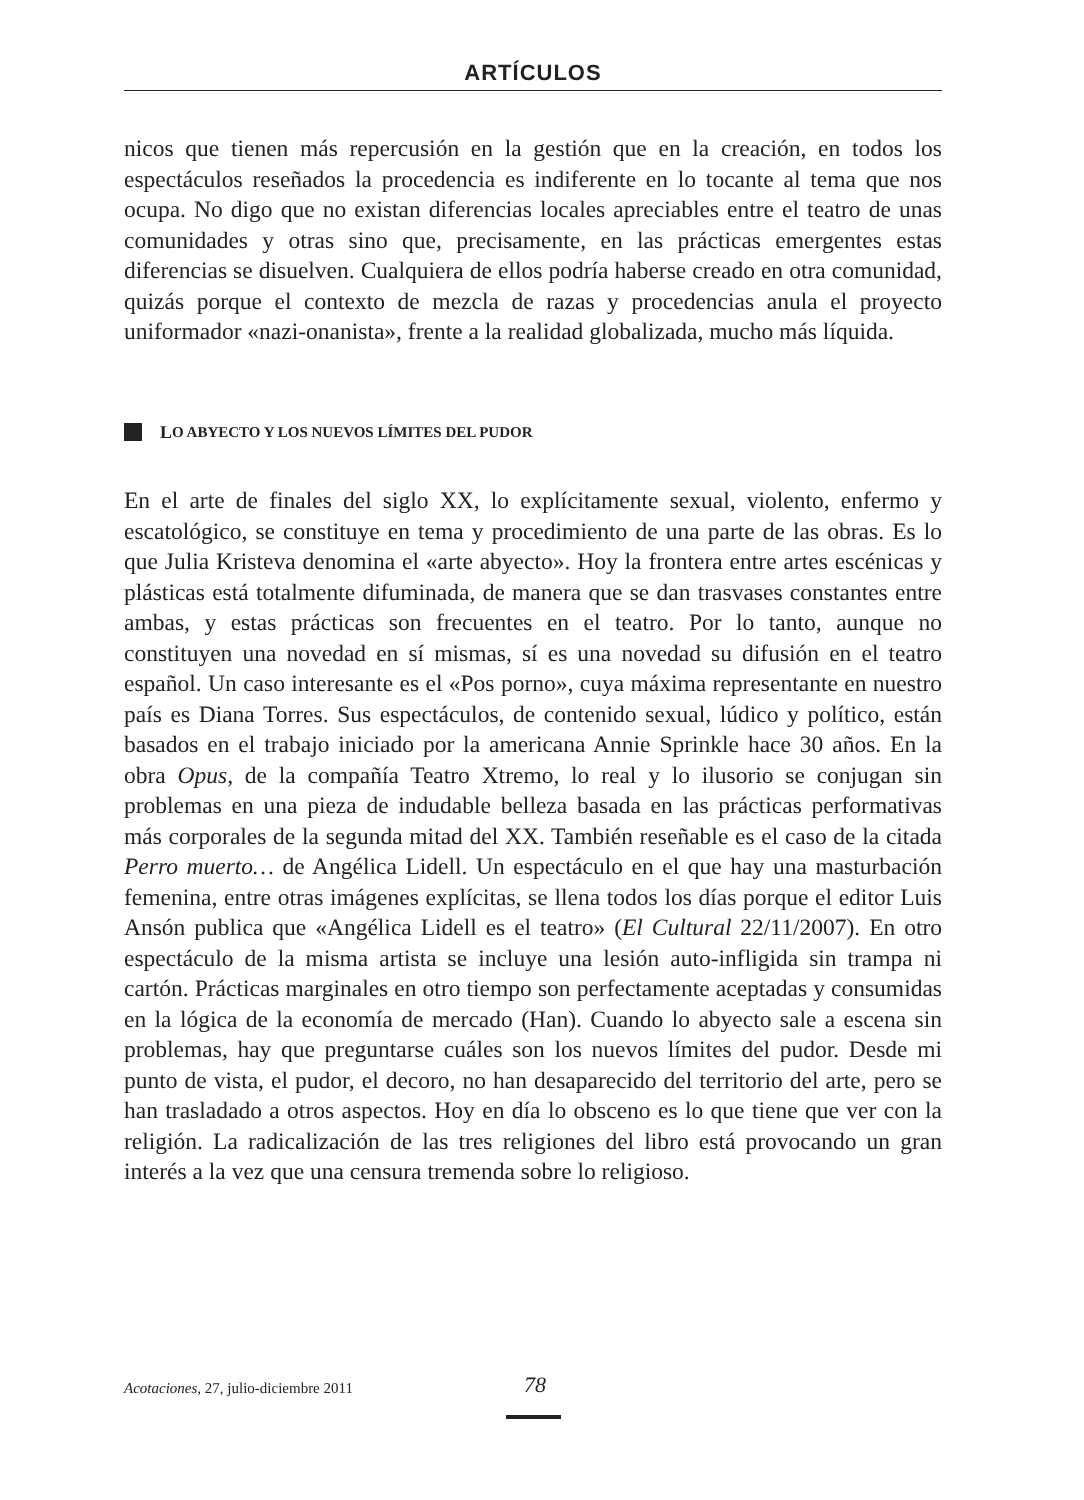ARTÍCULOS
nicos que tienen más repercusión en la gestión que en la creación, en todos los espectáculos reseñados la procedencia es indiferente en lo tocante al tema que nos ocupa. No digo que no existan diferencias locales apreciables entre el teatro de unas comunidades y otras sino que, precisamente, en las prácticas emergentes estas diferencias se disuelven. Cualquiera de ellos podría haberse creado en otra comunidad, quizás porque el contexto de mezcla de razas y procedencias anula el proyecto uniformador «nazi-onanista», frente a la realidad globalizada, mucho más líquida.
L O ABYECTO Y LOS NUEVOS LÍMITES DEL PUDOR
En el arte de finales del siglo XX, lo explícitamente sexual, violento, enfermo y escatológico, se constituye en tema y procedimiento de una parte de las obras. Es lo que Julia Kristeva denomina el «arte abyecto». Hoy la frontera entre artes escénicas y plásticas está totalmente difuminada, de manera que se dan trasvases constantes entre ambas, y estas prácticas son frecuentes en el teatro. Por lo tanto, aunque no constituyen una novedad en sí mismas, sí es una novedad su difusión en el teatro español. Un caso interesante es el «Pos porno», cuya máxima representante en nuestro país es Diana Torres. Sus espectáculos, de contenido sexual, lúdico y político, están basados en el trabajo iniciado por la americana Annie Sprinkle hace 30 años. En la obra Opus, de la compañía Teatro Xtremo, lo real y lo ilusorio se conjugan sin problemas en una pieza de indudable belleza basada en las prácticas performativas más corporales de la segunda mitad del XX. También reseñable es el caso de la citada Perro muerto… de Angélica Lidell. Un espectáculo en el que hay una masturbación femenina, entre otras imágenes explícitas, se llena todos los días porque el editor Luis Ansón publica que «Angélica Lidell es el teatro» (El Cultural 22/11/2007). En otro espectáculo de la misma artista se incluye una lesión auto-infligida sin trampa ni cartón. Prácticas marginales en otro tiempo son perfectamente aceptadas y consumidas en la lógica de la economía de mercado (Han). Cuando lo abyecto sale a escena sin problemas, hay que preguntarse cuáles son los nuevos límites del pudor. Desde mi punto de vista, el pudor, el decoro, no han desaparecido del territorio del arte, pero se han trasladado a otros aspectos. Hoy en día lo obsceno es lo que tiene que ver con la religión. La radicalización de las tres religiones del libro está provocando un gran interés a la vez que una censura tremenda sobre lo religioso.
Acotaciones, 27, julio-diciembre 2011 78